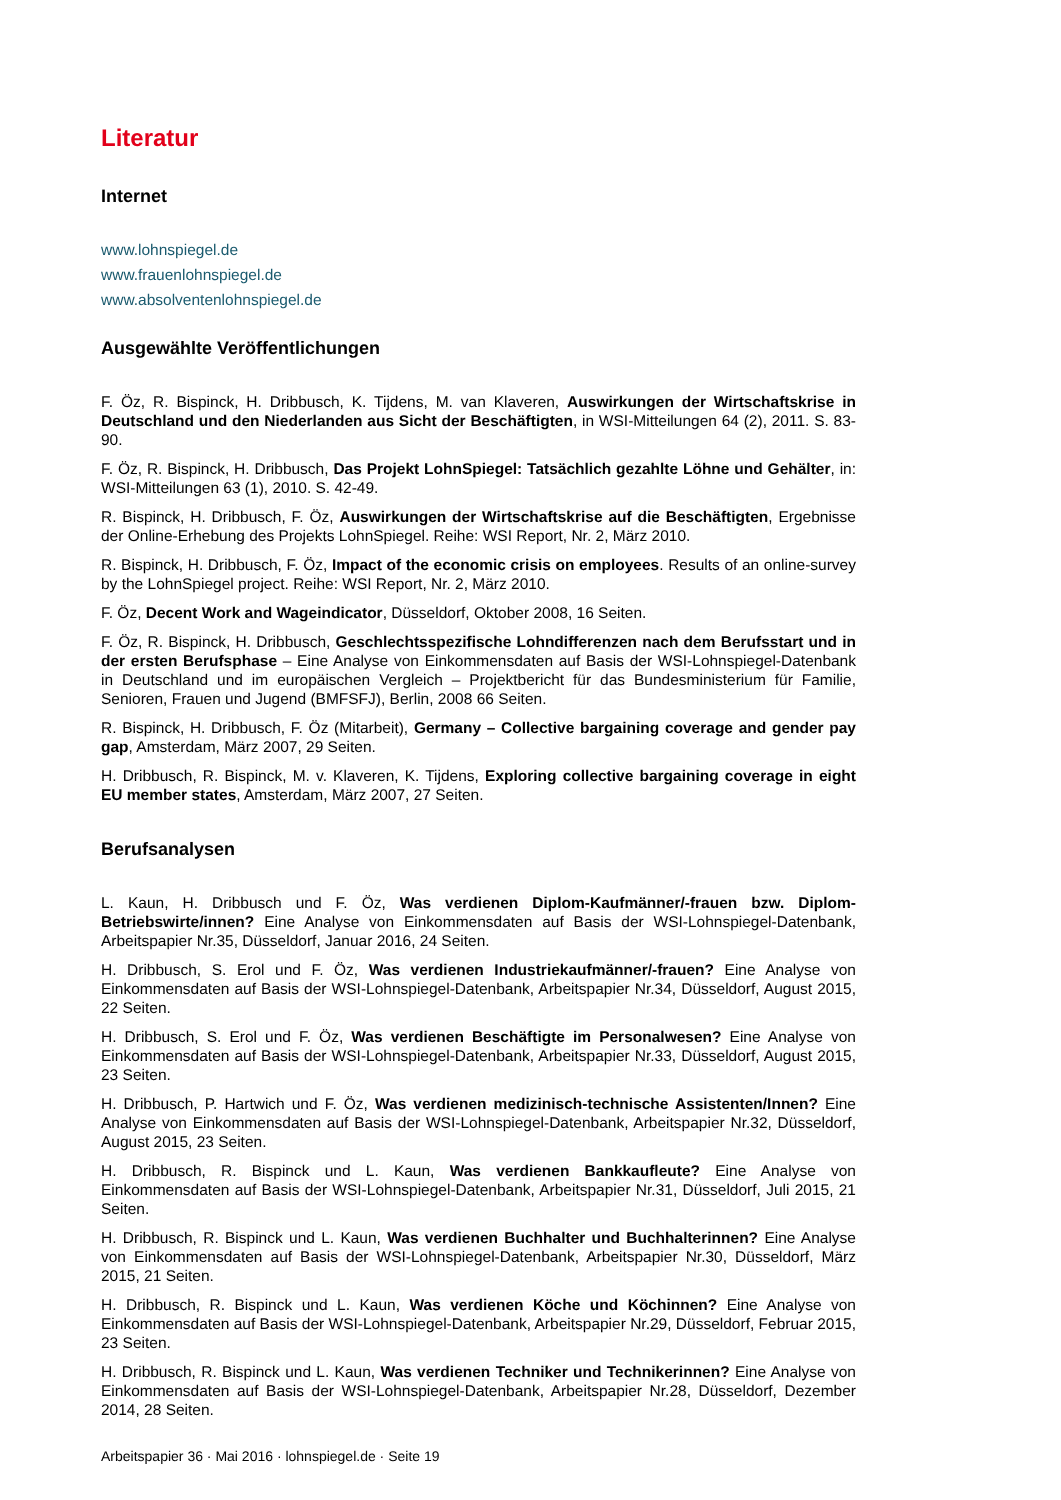Literatur
Internet
www.lohnspiegel.de
www.frauenlohnspiegel.de
www.absolventenlohnspiegel.de
Ausgewählte Veröffentlichungen
F. Öz, R. Bispinck, H. Dribbusch, K. Tijdens, M. van Klaveren, Auswirkungen der Wirtschaftskrise in Deutschland und den Niederlanden aus Sicht der Beschäftigten, in WSI-Mitteilungen 64 (2), 2011. S. 83-90.
F. Öz, R. Bispinck, H. Dribbusch, Das Projekt LohnSpiegel: Tatsächlich gezahlte Löhne und Gehälter, in: WSI-Mitteilungen 63 (1), 2010. S. 42-49.
R. Bispinck, H. Dribbusch, F. Öz, Auswirkungen der Wirtschaftskrise auf die Beschäftigten, Ergebnisse der Online-Erhebung des Projekts LohnSpiegel. Reihe: WSI Report, Nr. 2, März 2010.
R. Bispinck, H. Dribbusch, F. Öz, Impact of the economic crisis on employees. Results of an online-survey by the LohnSpiegel project. Reihe: WSI Report, Nr. 2, März 2010.
F. Öz, Decent Work and Wageindicator, Düsseldorf, Oktober 2008, 16 Seiten.
F. Öz, R. Bispinck, H. Dribbusch, Geschlechtsspezifische Lohndifferenzen nach dem Berufsstart und in der ersten Berufsphase – Eine Analyse von Einkommensdaten auf Basis der WSI-Lohnspiegel-Datenbank in Deutschland und im europäischen Vergleich – Projektbericht für das Bundesministerium für Familie, Senioren, Frauen und Jugend (BMFSFJ), Berlin, 2008 66 Seiten.
R. Bispinck, H. Dribbusch, F. Öz (Mitarbeit), Germany – Collective bargaining coverage and gender pay gap, Amsterdam, März 2007, 29 Seiten.
H. Dribbusch, R. Bispinck, M. v. Klaveren, K. Tijdens, Exploring collective bargaining coverage in eight EU member states, Amsterdam, März 2007, 27 Seiten.
Berufsanalysen
L. Kaun, H. Dribbusch und F. Öz, Was verdienen Diplom-Kaufmänner/-frauen bzw. Diplom-Betriebswirte/innen? Eine Analyse von Einkommensdaten auf Basis der WSI-Lohnspiegel-Datenbank, Arbeitspapier Nr.35, Düsseldorf, Januar 2016, 24 Seiten.
H. Dribbusch, S. Erol und F. Öz, Was verdienen Industriekaufmänner/-frauen? Eine Analyse von Einkommensdaten auf Basis der WSI-Lohnspiegel-Datenbank, Arbeitspapier Nr.34, Düsseldorf, August 2015, 22 Seiten.
H. Dribbusch, S. Erol und F. Öz, Was verdienen Beschäftigte im Personalwesen? Eine Analyse von Einkommensdaten auf Basis der WSI-Lohnspiegel-Datenbank, Arbeitspapier Nr.33, Düsseldorf, August 2015, 23 Seiten.
H. Dribbusch, P. Hartwich und F. Öz, Was verdienen medizinisch-technische Assistenten/Innen? Eine Analyse von Einkommensdaten auf Basis der WSI-Lohnspiegel-Datenbank, Arbeitspapier Nr.32, Düsseldorf, August 2015, 23 Seiten.
H. Dribbusch, R. Bispinck und L. Kaun, Was verdienen Bankkaufleute? Eine Analyse von Einkommensdaten auf Basis der WSI-Lohnspiegel-Datenbank, Arbeitspapier Nr.31, Düsseldorf, Juli 2015, 21 Seiten.
H. Dribbusch, R. Bispinck und L. Kaun, Was verdienen Buchhalter und Buchhalterinnen? Eine Analyse von Einkommensdaten auf Basis der WSI-Lohnspiegel-Datenbank, Arbeitspapier Nr.30, Düsseldorf, März 2015, 21 Seiten.
H. Dribbusch, R. Bispinck und L. Kaun, Was verdienen Köche und Köchinnen? Eine Analyse von Einkommensdaten auf Basis der WSI-Lohnspiegel-Datenbank, Arbeitspapier Nr.29, Düsseldorf, Februar 2015, 23 Seiten.
H. Dribbusch, R. Bispinck und L. Kaun, Was verdienen Techniker und Technikerinnen? Eine Analyse von Einkommensdaten auf Basis der WSI-Lohnspiegel-Datenbank, Arbeitspapier Nr.28, Düsseldorf, Dezember 2014, 28 Seiten.
Arbeitspapier 36 · Mai 2016 · lohnspiegel.de · Seite 19